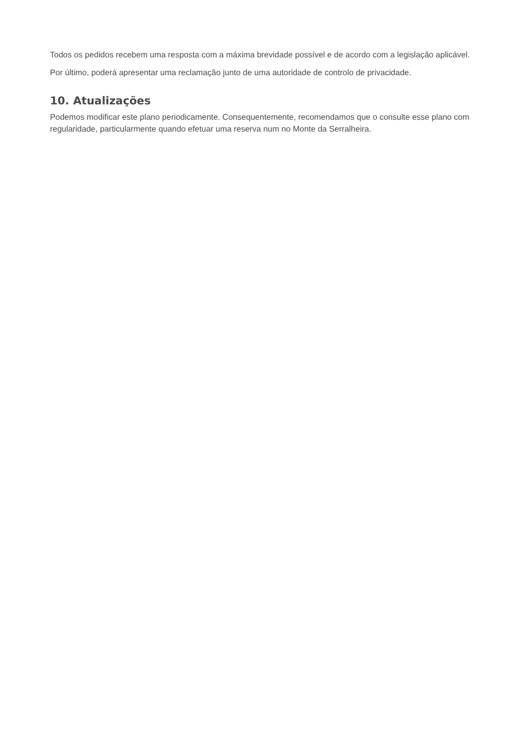Todos os pedidos recebem uma resposta com a máxima brevidade possível e de acordo com a legislação aplicável.
Por último, poderá apresentar uma reclamação junto de uma autoridade de controlo de privacidade.
10. Atualizações
Podemos modificar este plano periodicamente. Consequentemente, recomendamos que o consulte esse plano com regularidade, particularmente quando efetuar uma reserva num no Monte da Serralheira.